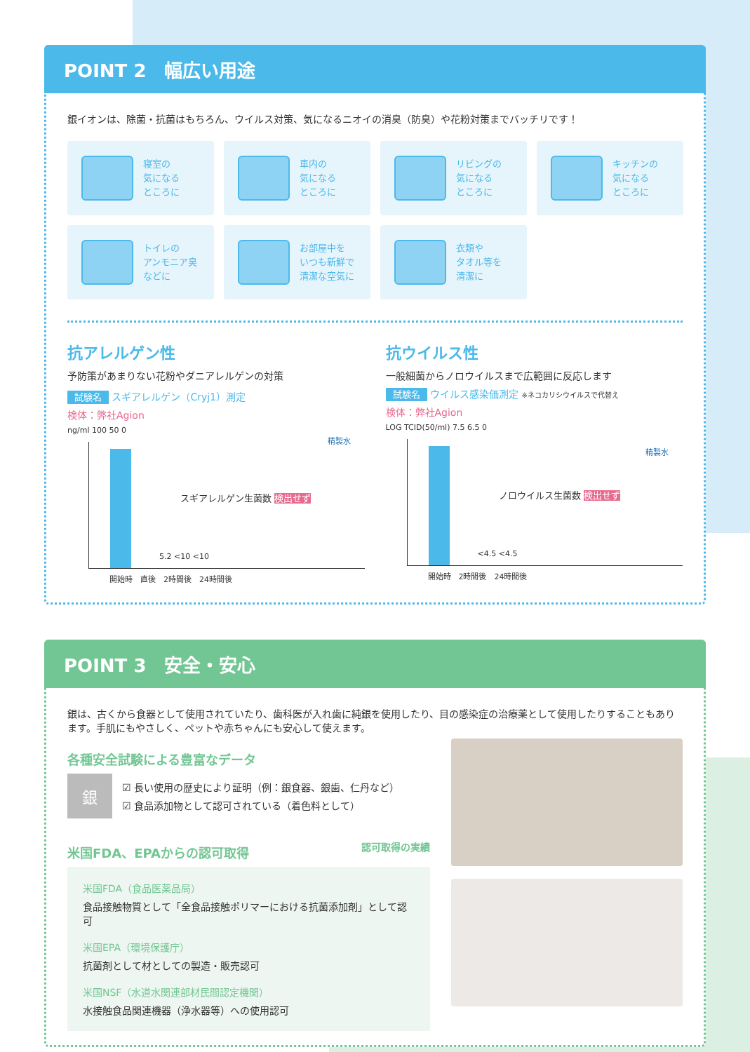POINT 2　幅広い用途
銀イオンは、除菌・抗菌はもちろん、ウイルス対策、気になるニオイの消臭（防臭）や花粉対策までバッチリです！
寝室の
気になる
ところに
車内の
気になる
ところに
リビングの
気になる
ところに
キッチンの
気になる
ところに
トイレの
アンモニア臭
などに
お部屋中を
いつも新鮮で
清潔な空気に
衣類や
タオル等を
清潔に
抗アレルゲン性
予防策があまりない花粉やダニアレルゲンの対策
試験名 スギアレルゲン（Cryj1）測定
検体：弊社Agion
ng/ml 100 50 0
スギアレルゲン生菌数 検出せず
精製水
5.2 <10 <10
開始時　直後　2時間後　24時間後
抗ウイルス性
一般細菌からノロウイルスまで広範囲に反応します
試験名 ウイルス感染価測定 ※ネコカリシウイルスで代替え
検体：弊社Agion
LOG TCID(50/ml) 7.5 6.5 0
ノロウイルス生菌数 検出せず
精製水
<4.5 <4.5
開始時　2時間後　24時間後
POINT 3　安全・安心
銀は、古くから食器として使用されていたり、歯科医が入れ歯に純銀を使用したり、目の感染症の治療薬として使用したりすることもあります。手肌にもやさしく、ペットや赤ちゃんにも安心して使えます。
各種安全試験による豊富なデータ
銀
☑ 長い使用の歴史により証明（例：銀食器、銀歯、仁丹など）
☑ 食品添加物として認可されている（着色料として）
米国FDA、EPAからの認可取得 認可取得の実績
米国FDA（食品医薬品局）
食品接触物質として「全食品接触ポリマーにおける抗菌添加剤」として認可
米国EPA（環境保護庁）
抗菌剤として材としての製造・販売認可
米国NSF（水道水関連部材民間認定機関）
水接触食品関連機器（浄水器等）への使用認可